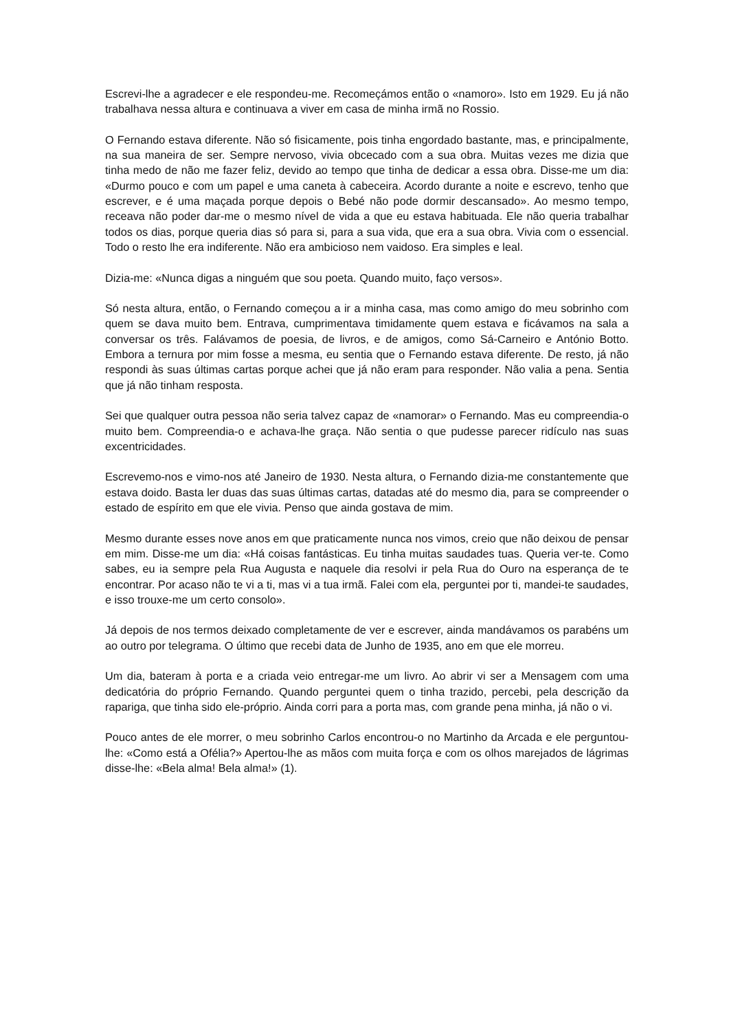Escrevi-lhe a agradecer e ele respondeu-me. Recomeçámos então o «namoro». Isto em 1929. Eu já não trabalhava nessa altura e continuava a viver em casa de minha irmã no Rossio.
O Fernando estava diferente. Não só fisicamente, pois tinha engordado bastante, mas, e principalmente, na sua maneira de ser. Sempre nervoso, vivia obcecado com a sua obra. Muitas vezes me dizia que tinha medo de não me fazer feliz, devido ao tempo que tinha de dedicar a essa obra. Disse-me um dia: «Durmo pouco e com um papel e uma caneta à cabeceira. Acordo durante a noite e escrevo, tenho que escrever, e é uma maçada porque depois o Bebé não pode dormir descansado». Ao mesmo tempo, receava não poder dar-me o mesmo nível de vida a que eu estava habituada. Ele não queria trabalhar todos os dias, porque queria dias só para si, para a sua vida, que era a sua obra. Vivia com o essencial. Todo o resto lhe era indiferente. Não era ambicioso nem vaidoso. Era simples e leal.
Dizia-me: «Nunca digas a ninguém que sou poeta. Quando muito, faço versos».
Só nesta altura, então, o Fernando começou a ir a minha casa, mas como amigo do meu sobrinho com quem se dava muito bem. Entrava, cumprimentava timidamente quem estava e ficávamos na sala a conversar os três. Falávamos de poesia, de livros, e de amigos, como Sá-Carneiro e António Botto. Embora a ternura por mim fosse a mesma, eu sentia que o Fernando estava diferente. De resto, já não respondi às suas últimas cartas porque achei que já não eram para responder. Não valia a pena. Sentia que já não tinham resposta.
Sei que qualquer outra pessoa não seria talvez capaz de «namorar» o Fernando. Mas eu compreendia-o muito bem. Compreendia-o e achava-lhe graça. Não sentia o que pudesse parecer ridículo nas suas excentricidades.
Escrevemo-nos e vimo-nos até Janeiro de 1930. Nesta altura, o Fernando dizia-me constantemente que estava doido. Basta ler duas das suas últimas cartas, datadas até do mesmo dia, para se compreender o estado de espírito em que ele vivia. Penso que ainda gostava de mim.
Mesmo durante esses nove anos em que praticamente nunca nos vimos, creio que não deixou de pensar em mim. Disse-me um dia: «Há coisas fantásticas. Eu tinha muitas saudades tuas. Queria ver-te. Como sabes, eu ia sempre pela Rua Augusta e naquele dia resolvi ir pela Rua do Ouro na esperança de te encontrar. Por acaso não te vi a ti, mas vi a tua irmã. Falei com ela, perguntei por ti, mandei-te saudades, e isso trouxe-me um certo consolo».
Já depois de nos termos deixado completamente de ver e escrever, ainda mandávamos os parabéns um ao outro por telegrama. O último que recebi data de Junho de 1935, ano em que ele morreu.
Um dia, bateram à porta e a criada veio entregar-me um livro. Ao abrir vi ser a Mensagem com uma dedicatória do próprio Fernando. Quando perguntei quem o tinha trazido, percebi, pela descrição da rapariga, que tinha sido ele-próprio. Ainda corri para a porta mas, com grande pena minha, já não o vi.
Pouco antes de ele morrer, o meu sobrinho Carlos encontrou-o no Martinho da Arcada e ele perguntou-lhe: «Como está a Ofélia?» Apertou-lhe as mãos com muita força e com os olhos marejados de lágrimas disse-lhe: «Bela alma! Bela alma!» (1).